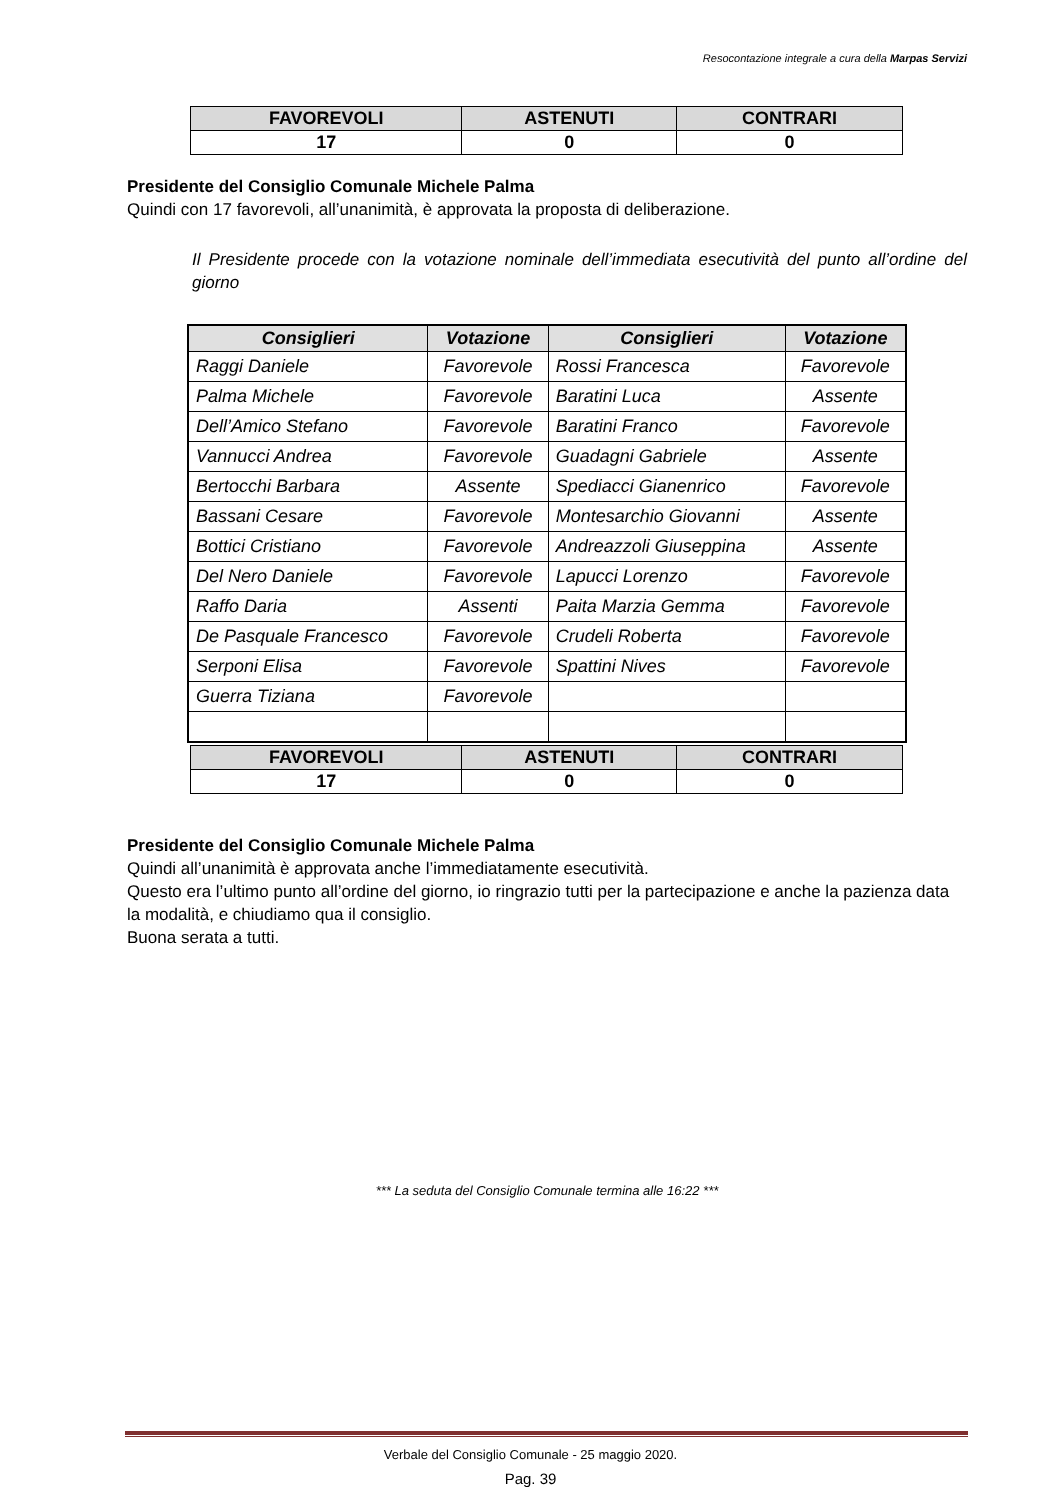Resocontazione integrale a cura della Marpas Servizi
| FAVOREVOLI | ASTENUTI | CONTRARI |
| --- | --- | --- |
| 17 | 0 | 0 |
Presidente del Consiglio Comunale Michele Palma
Quindi con 17 favorevoli, all’unanimità, è approvata la proposta di deliberazione.
Il Presidente procede con la votazione nominale dell’immediata esecutività del punto all’ordine del giorno
| Consiglieri | Votazione | Consiglieri | Votazione |
| --- | --- | --- | --- |
| Raggi Daniele | Favorevole | Rossi Francesca | Favorevole |
| Palma Michele | Favorevole | Baratini Luca | Assente |
| Dell’Amico Stefano | Favorevole | Baratini Franco | Favorevole |
| Vannucci Andrea | Favorevole | Guadagni Gabriele | Assente |
| Bertocchi Barbara | Assente | Spediacci Gianenrico | Favorevole |
| Bassani Cesare | Favorevole | Montesarchio Giovanni | Assente |
| Bottici Cristiano | Favorevole | Andreazzoli Giuseppina | Assente |
| Del Nero Daniele | Favorevole | Lapucci Lorenzo | Favorevole |
| Raffo Daria | Assenti | Paita Marzia Gemma | Favorevole |
| De Pasquale Francesco | Favorevole | Crudeli Roberta | Favorevole |
| Serponi Elisa | Favorevole | Spattini Nives | Favorevole |
| Guerra Tiziana | Favorevole | | |
| FAVOREVOLI | ASTENUTI | CONTRARI |
| --- | --- | --- |
| 17 | 0 | 0 |
Presidente del Consiglio Comunale Michele Palma
Quindi all’unanimità è approvata anche l’immediatamente esecutività.
Questo era l’ultimo punto all’ordine del giorno, io ringrazio tutti per la partecipazione e anche la pazienza data la modalità, e chiudiamo qua il consiglio.
Buona serata a tutti.
*** La seduta del Consiglio Comunale termina alle 16:22 ***
Verbale del Consiglio Comunale - 25 maggio 2020.
Pag. 39